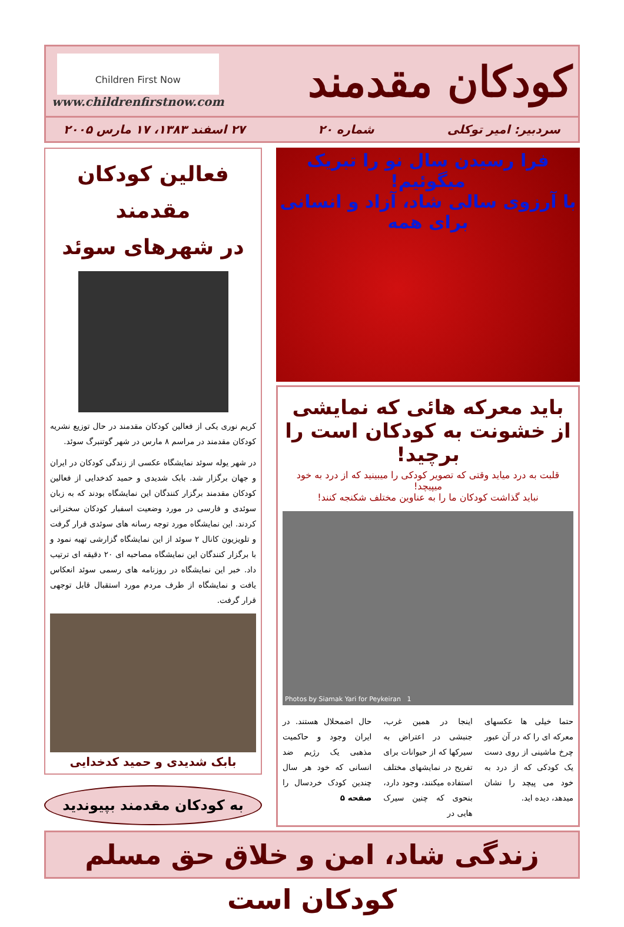کودکان مقدمند
Children First Now
www.childrenfirstnow.com
سردبیر: امیر توکلی شماره ۲۰ ۲۷ اسفند ۱۳۸۳، ۱۷ مارس ۲۰۰۵
فرا رسیدن سال نو را تبریک میگوئیم!
با آرزوی سالی شاد، آزاد و انسانی برای همه
باید معرکه هائی که نمایشی
از خشونت به کودکان است را برچید!
قلبت به درد میاید وقتی که تصویر کودکی را میبینید که از درد به خود میپیچد!
نباید گذاشت کودکان ما را به عناوین مختلف شکنجه کنند!
Photos by Siamak Yari for Peykeiran 1
حتما خیلی ها عکسهای معرکه ای را که در آن عبور چرخ ماشینی از روی دست یک کودکی که از درد به خود می پیچد را نشان میدهد، دیده اید.
اینجا در همین غرب، جنبشی در اعتراض به سیرکها که از حیوانات برای تفریح در نمایشهای مختلف استفاده میکنند، وجود دارد، بنحوی که چنین سیرک هایی در
حال اضمحلال هستند. در ایران وجود و حاکمیت مذهبی یک رژیم ضد انسانی که خود هر سال چندین کودک خردسال را صفحه ۵
فعالین کودکان مقدمند
در شهرهای سوئد
کریم نوری یکی از فعالین کودکان مقدمند در حال توزیع نشریه کودکان مقدمند در مراسم ۸ مارس در شهر گوتنبرگ سوئد.
در شهر یوله سوئد نمایشگاه عکسی از زندگی کودکان در ایران و جهان برگزار شد. بابک شدیدی و حمید کدخدایی از فعالین کودکان مقدمند برگزار کنندگان این نمایشگاه بودند که به زبان سوئدی و فارسی در مورد وضعیت اسفبار کودکان سخنرانی کردند. این نمایشگاه مورد توجه رسانه های سوئدی قرار گرفت و تلویزیون کانال ۲ سوئد از این نمایشگاه گزارشی تهیه نمود و با برگزار کنندگان این نمایشگاه مصاحبه ای ۲۰ دقیقه ای ترتیب داد. خبر این نمایشگاه در روزنامه های رسمی سوئد انعکاس یافت و نمایشگاه از طرف مردم مورد استقبال قابل توجهی قرار گرفت.
بابک شدیدی و حمید کدخدایی
به کودکان مقدمند بپیوندید
زندگی شاد، امن و خلاق حق مسلم کودکان است